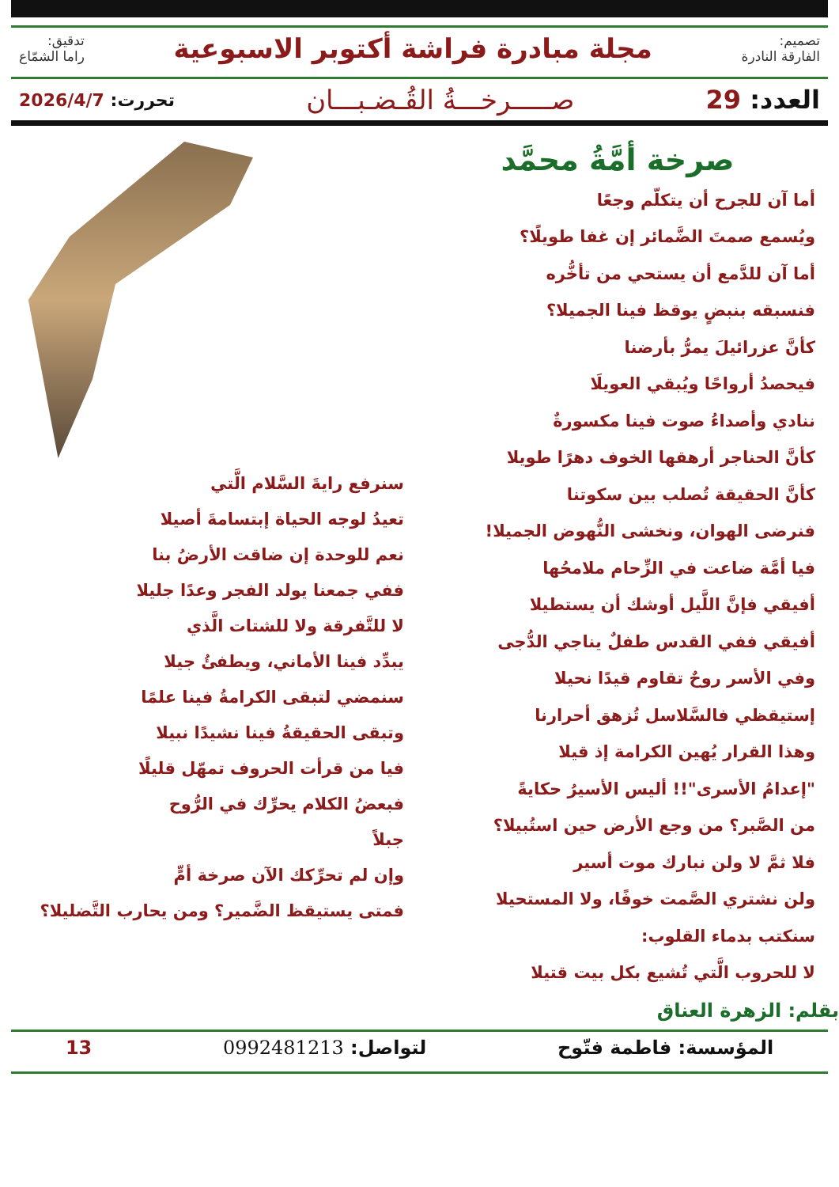تصميم:
الفارقة النادرة
مجلة مبادرة فراشة أكتوبر الاسبوعية
تدقيق:
راما الشمّاع
العدد: 29 صـــــرخـــةُ القُـضـبـــان
تحررت: 2026/4/7
صرخة أمَّةُ محمَّد
أما آن للجرح أن يتكلّم وجعًا
ويُسمع صمتَ الضَّمائر إن غفا طويلًا؟
أما آن للدَّمع أن يستحي من تأخُّره
فنسبقه بنبضٍ يوقظ فينا الجميلا؟
كأنَّ عزرائيلَ يمرُّ بأرضنا
فيحصدُ أرواحًا ويُبقي العويلَا
ننادي وأصداءُ صوت فينا مكسورةٌ
كأنَّ الحناجر أرهقها الخوف دهرًا طويلا
كأنَّ الحقيقة تُصلب بين سكوتنا
فنرضى الهوان، ونخشى النُّهوض الجميلا!
فيا أمَّة ضاعت في الزِّحام ملامحُها
أفيقي فإنَّ اللَّيل أوشك أن يستطيلا
أفيقي ففي القدس طفلٌ يناجي الدُّجى
وفي الأسر روحٌ تقاوم قيدًا نحيلا
إستيقظي فالسَّلاسل تُزهق أحرارنا
وهذا القرار يُهين الكرامة إذ قيلا
"إعدامُ الأسرى"!! أليس الأسيرُ حكايةً
من الصَّبر؟ من وجع الأرض حين استُبيلا؟
فلا ثمَّ لا ولن نبارك موت أسير
ولن نشتري الصَّمت خوفًا، ولا المستحيلا
سنكتب بدماء القلوب:
لا للحروب الَّتي تُشيع بكل بيت قتيلا
سنرفع رايةَ السَّلام الَّتي
تعيدُ لوجه الحياة إبتسامةَ أصيلا
نعم للوحدة إن ضاقت الأرضُ بنا
ففي جمعنا يولد الفجر وعدًا جليلا
لا للتَّفرقة ولا للشتات الَّذي
يبدِّد فينا الأماني، ويطفئُ جيلا
سنمضي لتبقى الكرامةُ فينا علمًا
وتبقى الحقيقةُ فينا نشيدًا نبيلا
فيا من قرأت الحروف تمهّل قليلًا
فبعضُ الكلام يحرِّك في الرُّوح
جبلاً
وإن لم تحرِّكك الآن صرخة أمٍّ
فمتى يستيقظ الضَّمير؟ ومن يحارب التَّضليلا؟
بقلم: الزهرة العناق
المؤسسة: فاطمة فتّوح لتواصل: 0992481213 13